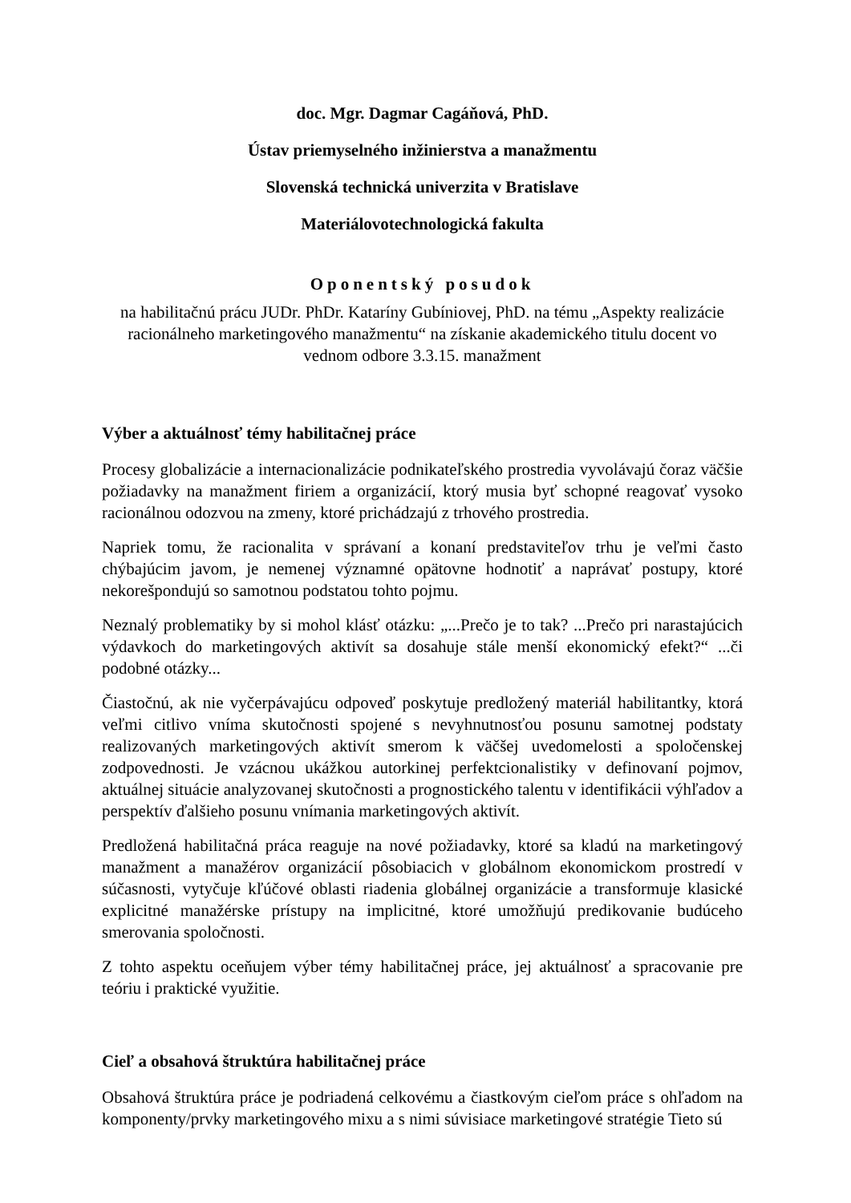doc. Mgr. Dagmar Cagáňová, PhD.
Ústav priemyselného inžinierstva a manažmentu
Slovenská technická univerzita v Bratislave
Materiálovotechnologická fakulta
Oponentský posudok
na habilitačnú prácu JUDr. PhDr. Kataríny Gubíniovej, PhD. na tému „Aspekty realizácie racionálneho marketingového manažmentu“ na získanie akademického titulu docent vo vednom odbore 3.3.15. manažment
Výber a aktuálnosť témy habilitačnej práce
Procesy globalizácie a internacionalizácie podnikateľského prostredia vyvolávajú čoraz väčšie požiadavky na manažment firiem a organizácií, ktorý musia byť schopné reagovať vysoko racionálnou odozvou na zmeny, ktoré prichádzajú z trhového prostredia.
Napriek tomu, že racionalita v správaní a konaní predstaviteľov trhu je veľmi často chýbajúcim javom, je nemenej významné opätovne hodnotiť a naprávať postupy, ktoré nekorešpondujú so samotnou podstatou tohto pojmu.
Neznalý problematiky by si mohol klásť otázku: „...Prečo je to tak? ...Prečo pri narastajúcich výdavkoch do marketingových aktivít sa dosahuje stále menší ekonomický efekt?“ ...či podobné otázky...
Čiastočnú, ak nie vyčerpávajúcu odpoveď poskytuje predložený materiál habilitantky, ktorá veľmi citlivo vníma skutočnosti spojené s nevyhnutnosťou posunu samotnej podstaty realizovaných marketingových aktivít smerom k väčšej uvedomelosti a spoločenskej zodpovednosti. Je vzácnou ukážkou autorkinej perfektcionalistiky v definovaní pojmov, aktuálnej situácie analyzovanej skutočnosti a prognostického talentu v identifikácii výhľadov a perspektív ďalšieho posunu vnímania marketingových aktivít.
Predložená habilitačná práca reaguje na nové požiadavky, ktoré sa kladú na marketingový manažment a manažérov organizácií pôsobiacich v globálnom ekonomickom prostredí v súčasnosti, vytyčuje kľúčové oblasti riadenia globálnej organizácie a transformuje klasické explicitné manažérske prístupy na implicitné, ktoré umožňujú predikovanie budúceho smerovania spoločnosti.
Z tohto aspektu oceňujem výber témy habilitačnej práce, jej aktuálnosť a spracovanie pre teóriu i praktické využitie.
Cieľ a obsahová štruktúra habilitačnej práce
Obsahová štruktúra práce je podriadená celkovému a čiastkovým cieľom práce s ohľadom na komponenty/prvky marketingového mixu a s nimi súvisiace marketingové stratégie Tieto sú